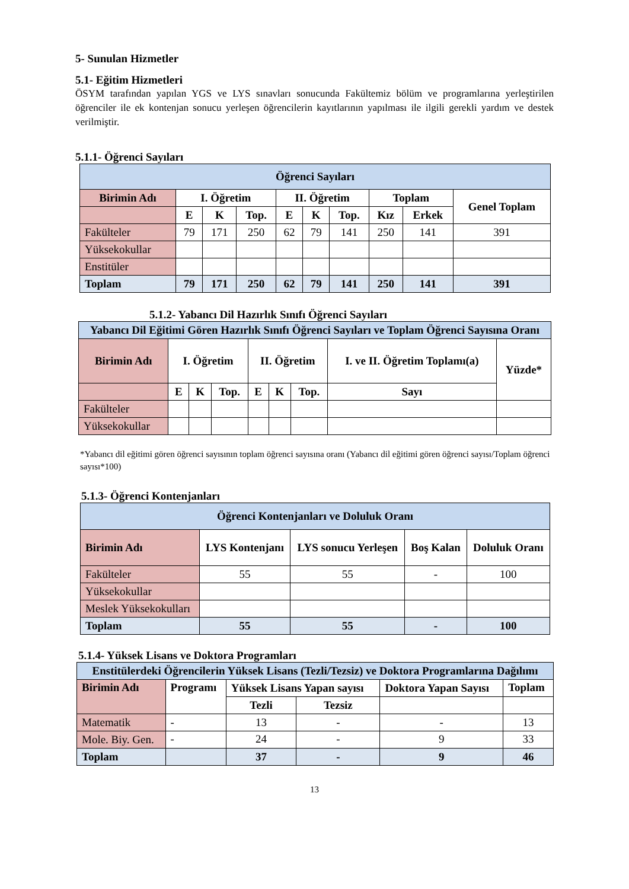5- Sunulan Hizmetler
5.1- Eğitim Hizmetleri
ÖSYM tarafından yapılan YGS ve LYS sınavları sonucunda Fakültemiz bölüm ve programlarına yerleştirilen öğrenciler ile ek kontenjan sonucu yerleşen öğrencilerin kayıtlarının yapılması ile ilgili gerekli yardım ve destek verilmiştir.
5.1.1- Öğrenci Sayıları
| Öğrenci Sayıları | | | | | | | | | |
| --- | --- | --- | --- | --- | --- | --- | --- | --- | --- |
| Birimin Adı | I. Öğretim | | | II. Öğretim | | | Toplam | | Genel Toplam |
| | E | K | Top. | E | K | Top. | Kız | Erkek | |
| Fakülteler | 79 | 171 | 250 | 62 | 79 | 141 | 250 | 141 | 391 |
| Yüksekokullar | | | | | | | | | |
| Enstitüler | | | | | | | | | |
| Toplam | 79 | 171 | 250 | 62 | 79 | 141 | 250 | 141 | 391 |
5.1.2- Yabancı Dil Hazırlık Sınıfı Öğrenci Sayıları
| Yabancı Dil Eğitimi Gören Hazırlık Sınıfı Öğrenci Sayıları ve Toplam Öğrenci Sayısına Oranı | | | | | | | | |
| --- | --- | --- | --- | --- | --- | --- | --- | --- |
| Birimin Adı | I. Öğretim | | | II. Öğretim | | | I. ve II. Öğretim Toplamı(a) | Yüzde* |
| | E | K | Top. | E | K | Top. | Sayı | |
| Fakülteler | | | | | | | | |
| Yüksekokullar | | | | | | | | |
*Yabancı dil eğitimi gören öğrenci sayısının toplam öğrenci sayısına oranı (Yabancı dil eğitimi gören öğrenci sayısı/Toplam öğrenci sayısı*100)
5.1.3- Öğrenci Kontenjanları
| Öğrenci Kontenjanları ve Doluluk Oranı | | | | |
| --- | --- | --- | --- | --- |
| Birimin Adı | LYS Kontenjanı | LYS sonucu Yerleşen | Boş Kalan | Doluluk Oranı |
| Fakülteler | 55 | 55 | - | 100 |
| Yüksekokullar | | | | |
| Meslek Yüksekokulları | | | | |
| Toplam | 55 | 55 | - | 100 |
5.1.4- Yüksek Lisans ve Doktora Programları
| Enstitülerdeki Öğrencilerin Yüksek Lisans (Tezli/Tezsiz) ve Doktora Programlarına Dağılımı | | | | | |
| --- | --- | --- | --- | --- | --- |
| Birimin Adı | Programı | Yüksek Lisans Yapan sayısı | | Doktora Yapan Sayısı | Toplam |
| | | Tezli | Tezsiz | | |
| Matematik | - | 13 | - | - | 13 |
| Mole. Biy. Gen. | - | 24 | - | 9 | 33 |
| Toplam | | 37 | - | 9 | 46 |
13